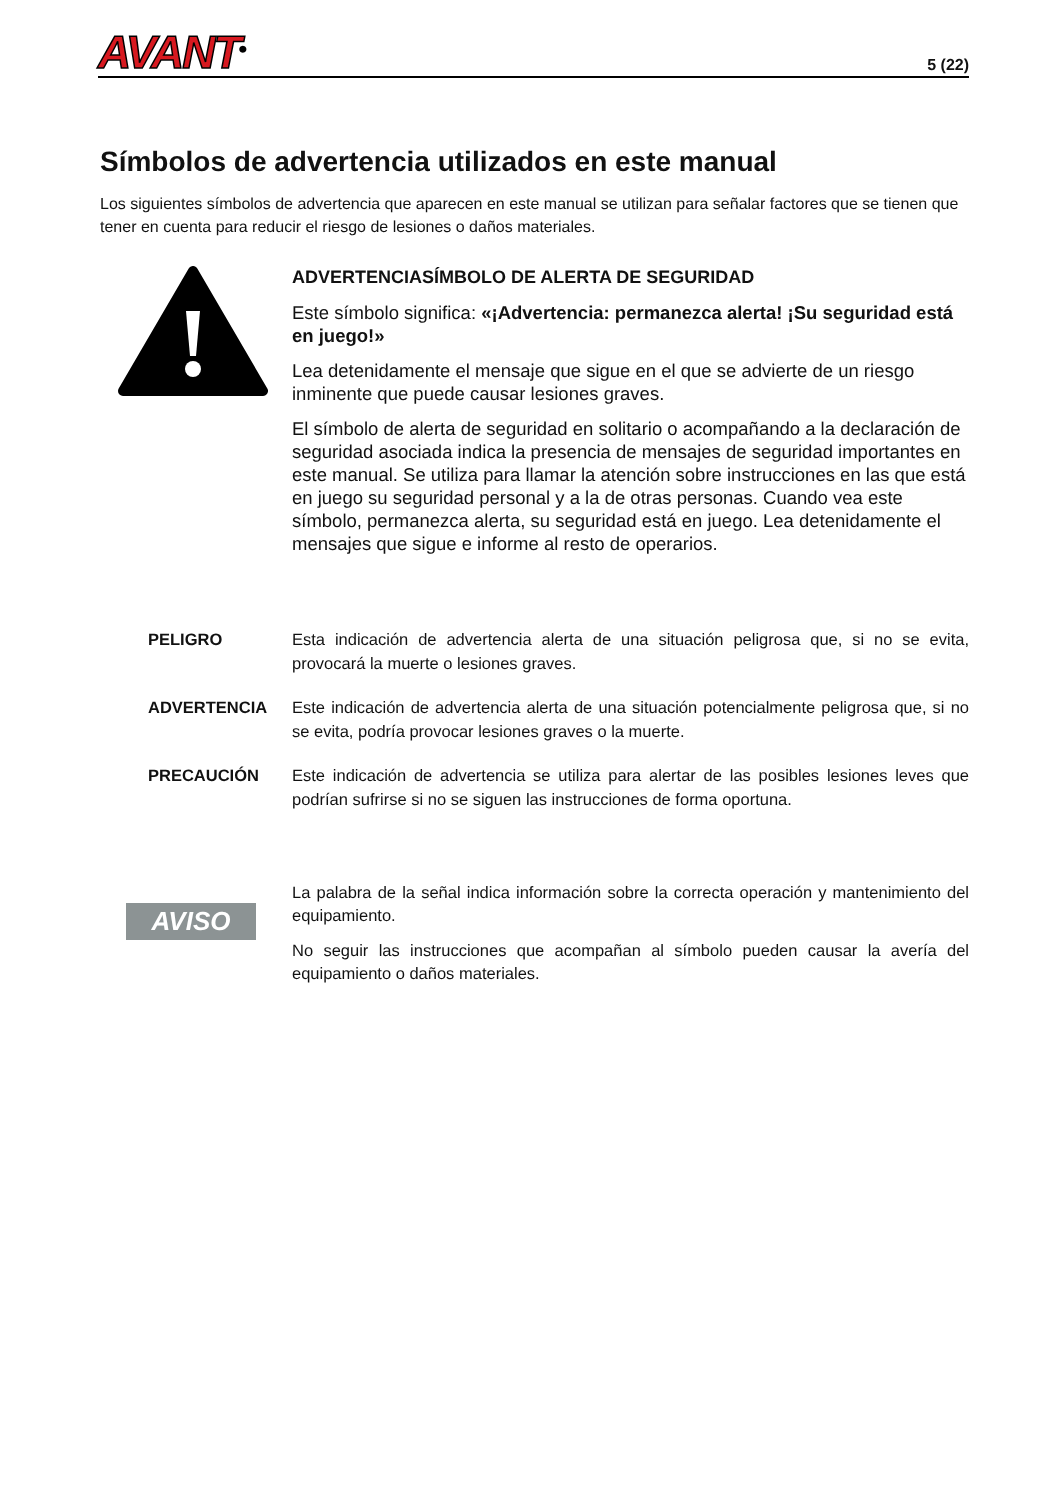AVANT<sup>®</sup>
5 (22)
Símbolos de advertencia utilizados en este manual
Los siguientes símbolos de advertencia que aparecen en este manual se utilizan para señalar factores que se tienen que tener en cuenta para reducir el riesgo de lesiones o daños materiales.
ADVERTENCIASÍMBOLO DE ALERTA DE SEGURIDAD
Este símbolo significa: «¡Advertencia: permanezca alerta! ¡Su seguridad está en juego!»
Lea detenidamente el mensaje que sigue en el que se advierte de un riesgo inminente que puede causar lesiones graves.
El símbolo de alerta de seguridad en solitario o acompañando a la declaración de seguridad asociada indica la presencia de mensajes de seguridad importantes en este manual. Se utiliza para llamar la atención sobre instrucciones en las que está en juego su seguridad personal y a la de otras personas. Cuando vea este símbolo, permanezca alerta, su seguridad está en juego. Lea detenidamente el mensajes que sigue e informe al resto de operarios.
PELIGRO Esta indicación de advertencia alerta de una situación peligrosa que, si no se evita, provocará la muerte o lesiones graves.
ADVERTENCIA Este indicación de advertencia alerta de una situación potencialmente peligrosa que, si no se evita, podría provocar lesiones graves o la muerte.
PRECAUCIÓN Este indicación de advertencia se utiliza para alertar de las posibles lesiones leves que podrían sufrirse si no se siguen las instrucciones de forma oportuna.
AVISO
La palabra de la señal indica información sobre la correcta operación y mantenimiento del equipamiento.
No seguir las instrucciones que acompañan al símbolo pueden causar la avería del equipamiento o daños materiales.